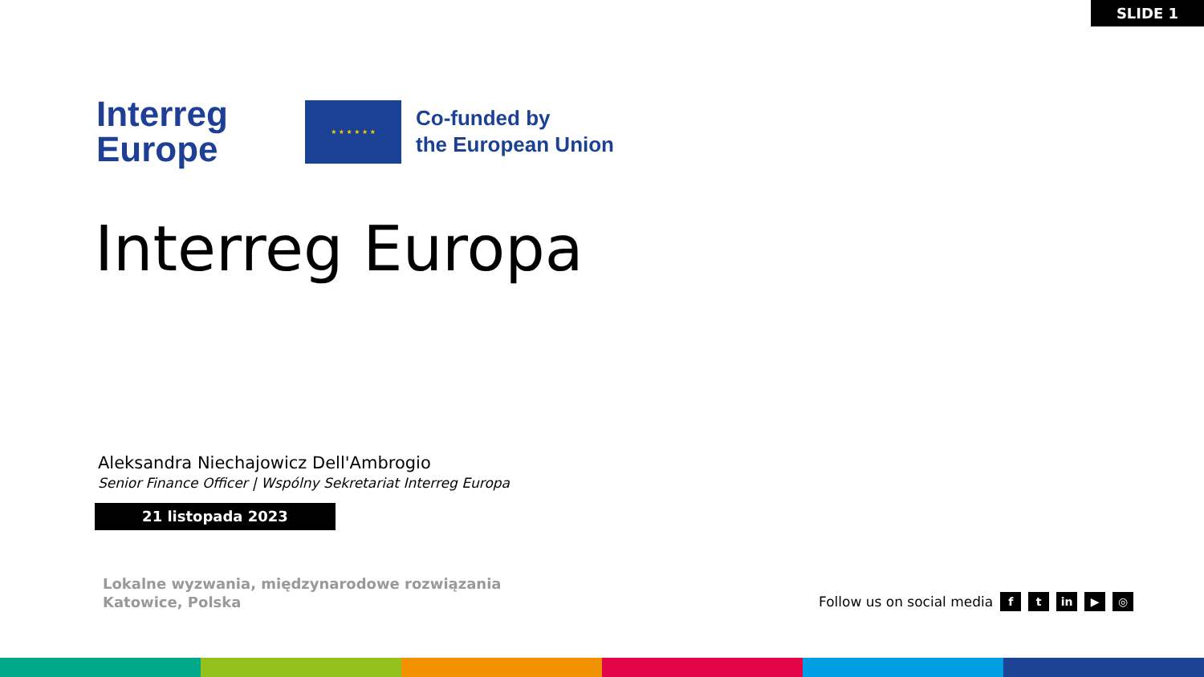SLIDE 1
Interreg
Europe
★ ★ ★ ★ ★ ★
Co-funded by
the European Union
Interreg Europa
Aleksandra Niechajowicz Dell'Ambrogio
Senior Finance Officer | Wspólny Sekretariat Interreg Europa
21 listopada 2023
Lokalne wyzwania, międzynarodowe rozwiązania
Katowice, Polska
Follow us on social media f t in ▶ ◎